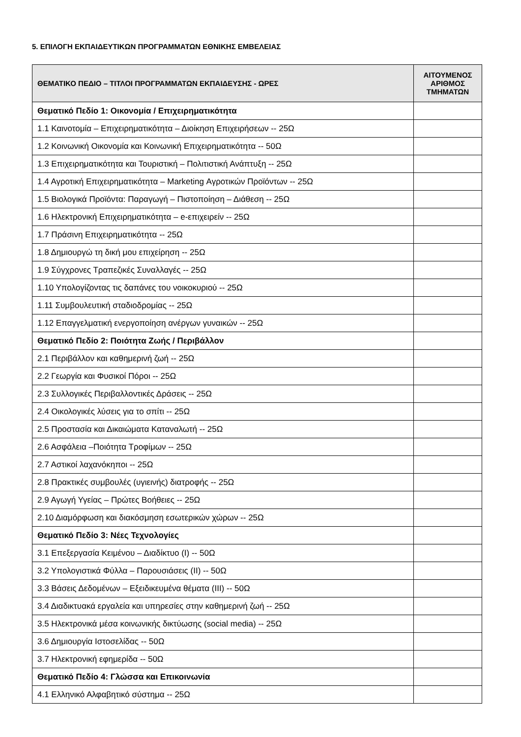5. ΕΠΙΛΟΓΗ ΕΚΠΑΙΔΕΥΤΙΚΩΝ ΠΡΟΓΡΑΜΜΑΤΩΝ ΕΘΝΙΚΗΣ ΕΜΒΕΛΕΙΑΣ
| ΘΕΜΑΤΙΚΟ ΠΕΔΙΟ – ΤΙΤΛΟΙ ΠΡΟΓΡΑΜΜΑΤΩΝ ΕΚΠΑΙΔΕΥΣΗΣ - ΩΡΕΣ | ΑΙΤΟΥΜΕΝΟΣ ΑΡΙΘΜΟΣ ΤΜΗΜΑΤΩΝ |
| --- | --- |
| Θεματικό Πεδίο 1: Οικονομία / Επιχειρηματικότητα | |
| 1.1 Καινοτομία – Επιχειρηματικότητα – Διοίκηση Επιχειρήσεων -- 25Ω | |
| 1.2 Κοινωνική Οικονομία και Κοινωνική Επιχειρηματικότητα -- 50Ω | |
| 1.3 Επιχειρηματικότητα και Τουριστική – Πολιτιστική Ανάπτυξη -- 25Ω | |
| 1.4 Αγροτική Επιχειρηματικότητα – Marketing Αγροτικών Προϊόντων -- 25Ω | |
| 1.5 Βιολογικά Προϊόντα: Παραγωγή – Πιστοποίηση – Διάθεση -- 25Ω | |
| 1.6 Ηλεκτρονική Επιχειρηματικότητα – e-επιχειρείν -- 25Ω | |
| 1.7 Πράσινη Επιχειρηματικότητα -- 25Ω | |
| 1.8 Δημιουργώ τη δική μου επιχείρηση -- 25Ω | |
| 1.9 Σύγχρονες Τραπεζικές Συναλλαγές -- 25Ω | |
| 1.10 Υπολογίζοντας τις δαπάνες του νοικοκυριού -- 25Ω | |
| 1.11 Συμβουλευτική σταδιοδρομίας -- 25Ω | |
| 1.12 Επαγγελματική ενεργοποίηση ανέργων γυναικών -- 25Ω | |
| Θεματικό Πεδίο 2: Ποιότητα Ζωής / Περιβάλλον | |
| 2.1 Περιβάλλον και καθημερινή ζωή -- 25Ω | |
| 2.2 Γεωργία και Φυσικοί Πόροι -- 25Ω | |
| 2.3 Συλλογικές Περιβαλλοντικές Δράσεις -- 25Ω | |
| 2.4 Οικολογικές λύσεις για το σπίτι -- 25Ω | |
| 2.5 Προστασία και Δικαιώματα Καταναλωτή -- 25Ω | |
| 2.6 Ασφάλεια –Ποιότητα Τροφίμων -- 25Ω | |
| 2.7 Αστικοί λαχανόκηποι -- 25Ω | |
| 2.8 Πρακτικές συμβουλές (υγιεινής) διατροφής -- 25Ω | |
| 2.9 Αγωγή Υγείας – Πρώτες Βοήθειες -- 25Ω | |
| 2.10 Διαμόρφωση και διακόσμηση εσωτερικών χώρων -- 25Ω | |
| Θεματικό Πεδίο 3: Νέες Τεχνολογίες | |
| 3.1 Επεξεργασία Κειμένου – Διαδίκτυο (Ι) -- 50Ω | |
| 3.2 Υπολογιστικά Φύλλα – Παρουσιάσεις (ΙΙ) -- 50Ω | |
| 3.3 Βάσεις Δεδομένων – Εξειδικευμένα θέματα (ΙΙΙ) -- 50Ω | |
| 3.4 Διαδικτυακά εργαλεία και υπηρεσίες στην καθημερινή ζωή -- 25Ω | |
| 3.5 Ηλεκτρονικά μέσα κοινωνικής δικτύωσης (social media) -- 25Ω | |
| 3.6 Δημιουργία Ιστοσελίδας -- 50Ω | |
| 3.7 Ηλεκτρονική εφημερίδα -- 50Ω | |
| Θεματικό Πεδίο 4: Γλώσσα και Επικοινωνία | |
| 4.1 Ελληνικό Αλφαβητικό σύστημα -- 25Ω | |